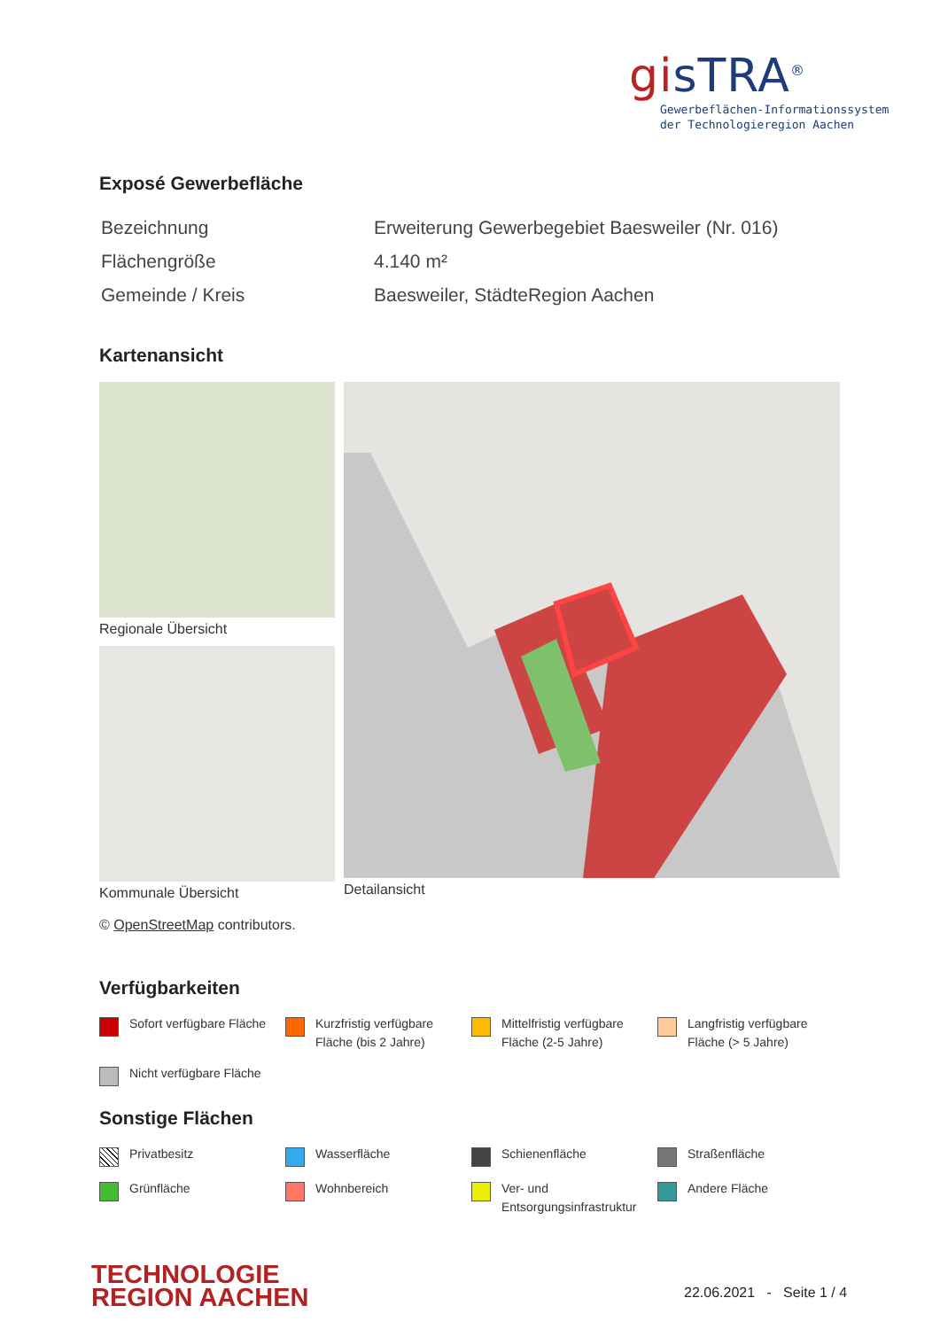gisTRA<sup>®</sup>
Gewerbeflächen-Informationssystem
der Technologieregion Aachen
Exposé Gewerbefläche
| Bezeichnung | Erweiterung Gewerbegebiet Baesweiler (Nr. 016) |
| Flächengröße | 4.140 m² |
| Gemeinde / Kreis | Baesweiler, StädteRegion Aachen |
Kartenansicht
Regionale Übersicht
Kommunale Übersicht
Detailansicht
© OpenStreetMap contributors.
Verfügbarkeiten
Sofort verfügbare Fläche
Kurzfristig verfügbare Fläche (bis 2 Jahre)
Mittelfristig verfügbare Fläche (2-5 Jahre)
Langfristig verfügbare Fläche (> 5 Jahre)
Nicht verfügbare Fläche
Sonstige Flächen
Privatbesitz
Wasserfläche
Schienenfläche
Straßenfläche
Grünfläche
Wohnbereich
Ver- und Entsorgungsinfrastruktur
Andere Fläche
TECHNOLOGIE
REGION AACHEN
22.06.2021 - Seite 1 / 4